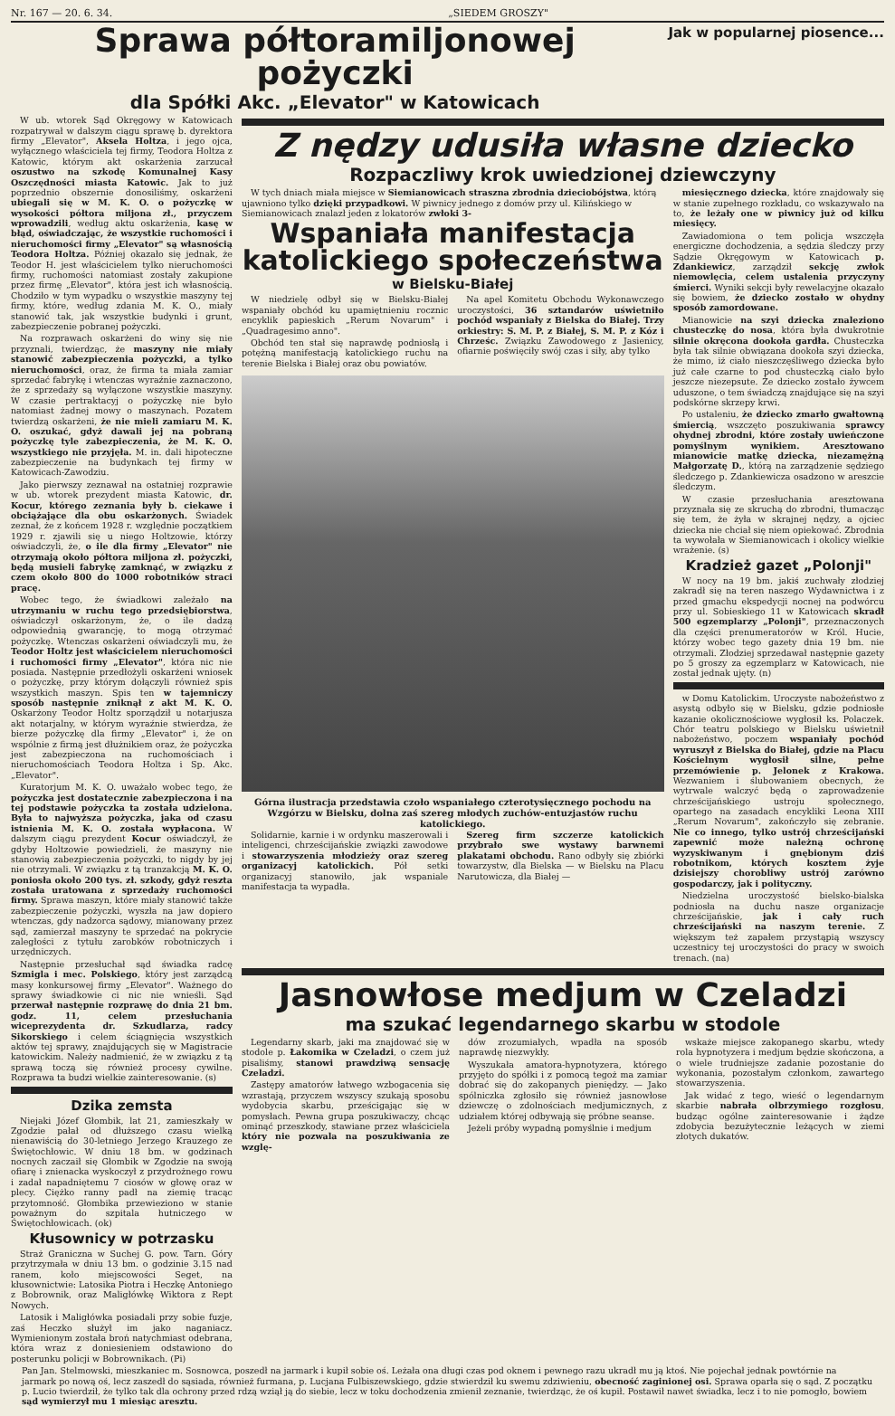Nr. 167 — 20. 6. 34. „SIEDEM GROSZY"
Sprawa półtoramiljonowej pożyczki
dla Spółki Akc. „Elevator" w Katowicach
Jak w popularnej piosence...
W ub. wtorek Sąd Okręgowy w Katowicach rozpatrywał w dalszym ciągu sprawę b. dyrektora firmy „Elevator", Aksela Holtza, i jego ojca, wyłącznego właściciela tej firmy, Teodora Holtza z Katowic, którym akt oskarżenia zarzucał oszustwo na szkodę Komunalnej Kasy Oszczędności miasta Katowic. Jak to już poprzednio obszernie donosiliśmy, oskarżeni ubiegali się w M. K. O. o pożyczkę w wysokości półtora miljona zł., przyczem wprowadzili, według aktu oskarżenia, kasę w błąd, oświadczając, że wszystkie ruchomości i nieruchomości firmy „Elevator" są własnością Teodora Holtza. Później okazało się jednak, że Teodor H. jest właścicielem tylko nieruchomości firmy, ruchomości natomiast zostały zakupione przez firmę „Elevator", która jest ich własnością. Chodziło w tym wypadku o wszystkie maszyny tej firmy, które, według zdania M. K. O., miały stanowić tak, jak wszystkie budynki i grunt, zabezpieczenie pobranej pożyczki.
Na rozprawach oskarżeni do winy się nie przyznali, twierdząc, że maszyny nie miały stanowić zabezpieczenia pożyczki, a tylko nieruchomości, oraz, że firma ta miała zamiar sprzedać fabrykę i wtenczas wyraźnie zaznaczono, że z sprzedaży są wyłączone wszystkie maszyny. W czasie pertraktacyj o pożyczkę nie było natomiast żadnej mowy o maszynach. Pozatem twierdzą oskarżeni, że nie mieli zamiaru M. K. O. oszukać, gdyż dawali jej na pobraną pożyczkę tyle zabezpieczenia, że M. K. O. wszystkiego nie przyjęła. M. in. dali hipoteczne zabezpieczenie na budynkach tej firmy w Katowicach-Zawodziu.
Jako pierwszy zeznawał na ostatniej rozprawie w ub. wtorek prezydent miasta Katowic, dr. Kocur, którego zeznania były b. ciekawe i obciążające dla obu oskarżonych. Świadek zeznał, że z końcem 1928 r. względnie początkiem 1929 r. zjawili się u niego Holtzowie, którzy oświadczyli, że, o ile dla firmy „Elevator" nie otrzymają około półtora miljona zł. pożyczki, będą musieli fabrykę zamknąć, w związku z czem około 800 do 1000 robotników straci pracę.
Wobec tego, że świadkowi zależało na utrzymaniu w ruchu tego przedsiębiorstwa, oświadczył oskarżonym, że, o ile dadzą odpowiednią gwarancję, to mogą otrzymać pożyczkę. Wtenczas oskarżeni oświadczyli mu, że Teodor Holtz jest właścicielem nieruchomości i ruchomości firmy „Elevator", która nic nie posiada. Następnie przedłożyli oskarżeni wniosek o pożyczkę, przy którym dołączyli również spis wszystkich maszyn. Spis ten w tajemniczy sposób następnie zniknął z akt M. K. O. Oskarżony Teodor Holtz sporządził u notarjusza akt notarjalny, w którym wyraźnie stwierdza, że bierze pożyczkę dla firmy „Elevator" i, że on wspólnie z firmą jest dłużnikiem oraz, że pożyczka jest zabezpieczona na ruchomościach i nieruchomościach Teodora Holtza i Sp. Akc. „Elevator".
Kuratorjum M. K. O. uważało wobec tego, że pożyczka jest dostatecznie zabezpieczona i na tej podstawie pożyczka ta została udzielona. Była to najwyższa pożyczka, jaka od czasu istnienia M. K. O. została wypłacona. W dalszym ciągu prezydent Kocur oświadczył, że gdyby Holtzowie powiedzieli, że maszyny nie stanowią zabezpieczenia pożyczki, to nigdy by jej nie otrzymali. W związku z tą tranzakcją M. K. O. poniosła około 200 tys. zł. szkody, gdyż reszta została uratowana z sprzedaży ruchomości firmy. Sprawa maszyn, które miały stanowić także zabezpieczenie pożyczki, wyszła na jaw dopiero wtenczas, gdy nadzorca sądowy, mianowany przez sąd, zamierzał maszyny te sprzedać na pokrycie zaległości z tytułu zarobków robotniczych i urzędniczych.
Następnie przesłuchał sąd świadka radcę Szmigla i mec. Polskiego, który jest zarządcą masy konkursowej firmy „Elevator". Ważnego do sprawy świadkowie ci nic nie wnieśli. Sąd przerwał następnie rozprawę do dnia 21 bm. godz. 11, celem przesłuchania wiceprezydenta dr. Szkudlarza, radcy Sikorskiego i celem ściągnięcia wszystkich aktów tej sprawy, znajdujących się w Magistracie katowickim. Należy nadmienić, że w związku z tą sprawą toczą się również procesy cywilne. Rozprawa ta budzi wielkie zainteresowanie. (s)
Dzika zemsta
Niejaki Józef Głombik, lat 21, zamieszkały w Zgodzie pałał od dłuższego czasu wielką nienawiścią do 30-letniego Jerzego Krauzego ze Świętochłowic. W dniu 18 bm. w godzinach nocnych zaczaił się Głombik w Zgodzie na swoją ofiarę i znienacka wyskoczył z przydrożnego rowu i zadał napadniętemu 7 ciosów w głowę oraz w plecy. Ciężko ranny padł na ziemię tracąc przytomność. Głombika przewieziono w stanie poważnym do szpitala hutniczego w Świętochłowicach. (ok)
Kłusownicy w potrzasku
Straż Graniczna w Suchej G. pow. Tarn. Góry przytrzymała w dniu 13 bm. o godzinie 3.15 nad ranem, koło miejscowości Seget, na kłusownictwie: Latosika Piotra i Heczkę Antoniego z Bobrownik, oraz Maligłówkę Wiktora z Rept Nowych.
Latosik i Maligłówka posiadali przy sobie fuzje, zaś Heczko służył im jako naganiacz. Wymienionym została broń natychmiast odebrana, która wraz z doniesieniem odstawiono do posterunku policji w Bobrownikach. (Pi)
Z nędzy udusiła własne dziecko
Rozpaczliwy krok uwiedzionej dziewczyny
W tych dniach miała miejsce w Siemianowicach straszna zbrodnia dzieciobójstwa, którą ujawniono tylko dzięki przypadkowi. W piwnicy jednego z domów przy ul. Kilińskiego w Siemianowicach znalazł jeden z lokatorów zwłoki 3-
Wspaniała manifestacja katolickiego społeczeństwa
w Bielsku-Białej
W niedzielę odbył się w Bielsku-Białej wspaniały obchód ku upamiętnieniu rocznic encyklik papieskich „Rerum Novarum" i „Quadragesimo anno".
Obchód ten stał się naprawdę podniosłą i potężną manifestacją katolickiego ruchu na terenie Bielska i Białej oraz obu powiatów.
Na apel Komitetu Obchodu Wykonawczego uroczystości, 36 sztandarów uświetniło pochód wspaniały z Bielska do Białej. Trzy orkiestry: S. M. P. z Białej, S. M. P. z Kóz i Chrześc. Związku Zawodowego z Jasienicy, ofiarnie poświęciły swój czas i siły, aby tylko
Górna ilustracja przedstawia czoło wspaniałego czterotysięcznego pochodu na Wzgórzu w Bielsku, dolna zaś szereg młodych zuchów-entuzjastów ruchu katolickiego.
Solidarnie, karnie i w ordynku maszerowali i inteligenci, chrześcijańskie związki zawodowe i stowarzyszenia młodzieży oraz szereg organizacyj katolickich. Pół setki organizacyj stanowiło, jak wspaniale manifestacja ta wypadła.
Szereg firm szczerze katolickich przybrało swe wystawy barwnemi plakatami obchodu. Rano odbyły się zbiórki towarzystw, dla Bielska — w Bielsku na Placu Narutowicza, dla Białej —
miesięcznego dziecka, które znajdowały się w stanie zupełnego rozkładu, co wskazywało na to, że leżały one w piwnicy już od kilku miesięcy.
Zawiadomiona o tem policja wszczęła energiczne dochodzenia, a sędzia śledczy przy Sądzie Okręgowym w Katowicach p. Zdankiewicz, zarządził sekcję zwłok niemowlęcia, celem ustalenia przyczyny śmierci. Wyniki sekcji były rewelacyjne okazało się bowiem, że dziecko zostało w ohydny sposób zamordowane.
Mianowicie na szyi dziecka znaleziono chusteczkę do nosa, która była dwukrotnie silnie okręcona dookoła gardła. Chusteczka była tak silnie obwiązana dookoła szyi dziecka, że mimo, iż ciało nieszczęśliwego dziecka było już całe czarne to pod chusteczką ciało było jeszcze niezepsute. Że dziecko zostało żywcem uduszone, o tem świadczą znajdujące się na szyi podskórne skrzepy krwi.
Po ustaleniu, że dziecko zmarło gwałtowną śmiercią, wszczęto poszukiwania sprawcy ohydnej zbrodni, które zostały uwieńczone pomyślnym wynikiem. Aresztowano mianowicie matkę dziecka, niezamężną Małgorzatę D., którą na zarządzenie sędziego śledczego p. Zdankiewicza osadzono w areszcie śledczym.
W czasie przesłuchania aresztowana przyznała się ze skruchą do zbrodni, tłumacząc się tem, że żyła w skrajnej nędzy, a ojciec dziecka nie chciał się niem opiekować. Zbrodnia ta wywołała w Siemianowicach i okolicy wielkie wrażenie. (s)
Kradzież gazet „Polonji"
W nocy na 19 bm. jakiś zuchwały złodziej zakradł się na teren naszego Wydawnictwa i z przed gmachu ekspedycji nocnej na podwórcu przy ul. Sobieskiego 11 w Katowicach skradł 500 egzemplarzy „Polonji", przeznaczonych dla części prenumeratorów w Król. Hucie, którzy wobec tego gazety dnia 19 bm. nie otrzymali. Złodziej sprzedawał następnie gazety po 5 groszy za egzemplarz w Katowicach, nie został jednak ujęty. (n)
w Domu Katolickim. Uroczyste nabożeństwo z asystą odbyło się w Bielsku, gdzie podniosłe kazanie okolicznościowe wygłosił ks. Polaczek. Chór teatru polskiego w Bielsku uświetnił nabożeństwo, poczem wspaniały pochód wyruszył z Bielska do Białej, gdzie na Placu Kościelnym wygłosił silne, pełne przemówienie p. Jelonek z Krakowa. Wezwaniem i ślubowaniem obecnych, że wytrwale walczyć będą o zaprowadzenie chrześcijańskiego ustroju społecznego, opartego na zasadach encykliki Leona XIII „Rerum Novarum", zakończyło się zebranie. Nie co innego, tylko ustrój chrześcijański zapewnić może należną ochronę wyzyskiwanym i gnębionym dziś robotnikom, których kosztem żyje dzisiejszy chorobliwy ustrój zarówno gospodarczy, jak i polityczny.
Niedzielna uroczystość bielsko-bialska podniosła na duchu nasze organizacje chrześcijańskie, jak i cały ruch chrześcijański na naszym terenie. Z większym też zapałem przystąpią wszyscy uczestnicy tej uroczystości do pracy w swoich trenach. (na)
Jasnowłose medjum w Czeladzi
ma szukać legendarnego skarbu w stodole
Legendarny skarb, jaki ma znajdować się w stodole p. Łakomika w Czeladzi, o czem już pisaliśmy, stanowi prawdziwą sensację Czeladzi.
Zastępy amatorów łatwego wzbogacenia się wzrastają, przyczem wszyscy szukają sposobu wydobycia skarbu, prześcigając się w pomysłach. Pewna grupa poszukiwaczy, chcąc ominąć przeszkody, stawiane przez właściciela który nie pozwala na poszukiwania ze wzglę-
dów zrozumiałych, wpadła na sposób naprawdę niezwykły.
Wyszukała amatora-hypnotyzera, którego przyjęto do spółki i z pomocą tegoż ma zamiar dobrać się do zakopanych pieniędzy. — Jako spólniczka zgłosiło się również jasnowłose dziewczę o zdolnościach medjumicznych, z udziałem której odbywają się próbne seanse.
Jeżeli próby wypadną pomyślnie i medjum
wskaże miejsce zakopanego skarbu, wtedy rola hypnotyzera i medjum będzie skończona, a o wiele trudniejsze zadanie pozostanie do wykonania, pozostałym członkom, zawartego stowarzyszenia.
Jak widać z tego, wieść o legendarnym skarbie nabrała olbrzymiego rozgłosu, budząc ogólne zainteresowanie i żądze zdobycia bezużytecznie leżących w ziemi złotych dukatów.
Pan Jan. Stelmowski, mieszkaniec m. Sosnowca, poszedł na jarmark i kupił sobie oś. Leżała ona długi czas pod oknem i pewnego razu ukradł mu ją ktoś. Nie pojechał jednak powtórnie na jarmark po nową oś, lecz zaszedł do sąsiada, również furmana, p. Lucjana Fulbiszewskiego, gdzie stwierdził ku swemu zdziwieniu, obecność zaginionej osi. Sprawa oparła się o sąd. Z początku p. Lucio twierdził, że tylko tak dla ochrony przed rdzą wziął ją do siebie, lecz w toku dochodzenia zmienił zeznanie, twierdząc, że oś kupił. Postawił nawet świadka, lecz i to nie pomogło, bowiem sąd wymierzył mu 1 miesiąc aresztu.